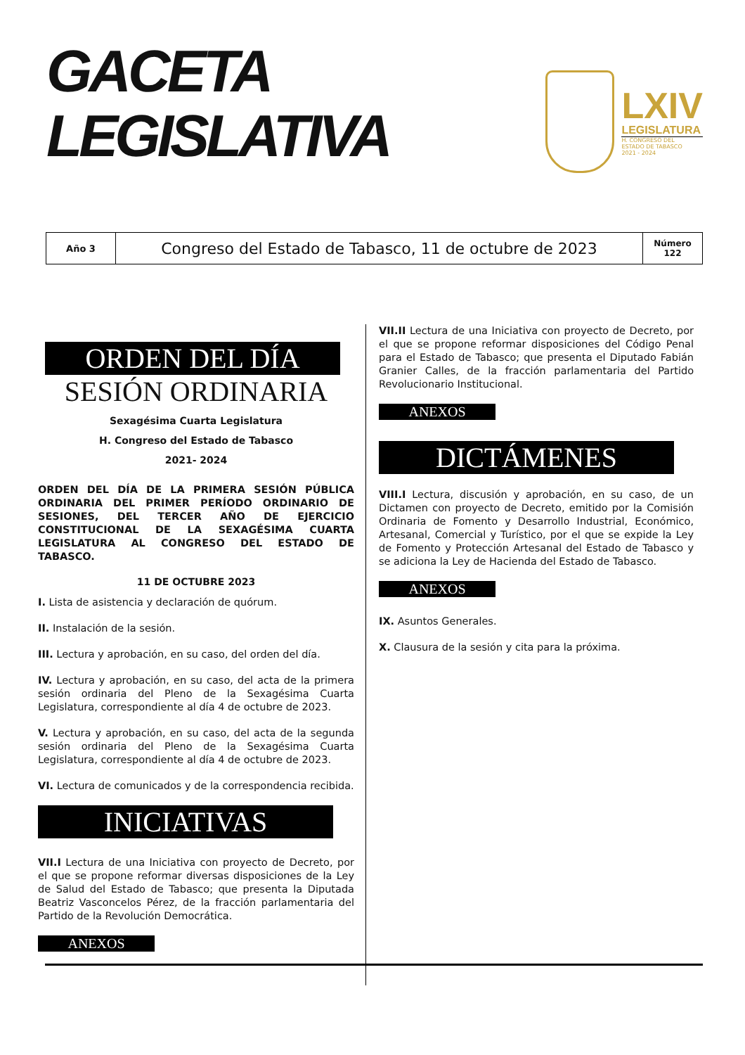GACETA
LEGISLATIVA
LXIV
LEGISLATURA
H. CONGRESO DEL
ESTADO DE TABASCO
2021 - 2024
| Año 3 | Congreso del Estado de Tabasco, 11 de octubre de 2023 | Número 122 |
ORDEN DEL DÍA
SESIÓN ORDINARIA
Sexagésima Cuarta Legislatura
H. Congreso del Estado de Tabasco
2021- 2024
ORDEN DEL DÍA DE LA PRIMERA SESIÓN PÚBLICA ORDINARIA DEL PRIMER PERÍODO ORDINARIO DE SESIONES, DEL TERCER AÑO DE EJERCICIO CONSTITUCIONAL DE LA SEXAGÉSIMA CUARTA LEGISLATURA AL CONGRESO DEL ESTADO DE TABASCO.
11 DE OCTUBRE 2023
I. Lista de asistencia y declaración de quórum.
II. Instalación de la sesión.
III. Lectura y aprobación, en su caso, del orden del día.
IV. Lectura y aprobación, en su caso, del acta de la primera sesión ordinaria del Pleno de la Sexagésima Cuarta Legislatura, correspondiente al día 4 de octubre de 2023.
V. Lectura y aprobación, en su caso, del acta de la segunda sesión ordinaria del Pleno de la Sexagésima Cuarta Legislatura, correspondiente al día 4 de octubre de 2023.
VI. Lectura de comunicados y de la correspondencia recibida.
INICIATIVAS
VII.I Lectura de una Iniciativa con proyecto de Decreto, por el que se propone reformar diversas disposiciones de la Ley de Salud del Estado de Tabasco; que presenta la Diputada Beatriz Vasconcelos Pérez, de la fracción parlamentaria del Partido de la Revolución Democrática.
ANEXOS
VII.II Lectura de una Iniciativa con proyecto de Decreto, por el que se propone reformar disposiciones del Código Penal para el Estado de Tabasco; que presenta el Diputado Fabián Granier Calles, de la fracción parlamentaria del Partido Revolucionario Institucional.
ANEXOS
DICTÁMENES
VIII.I Lectura, discusión y aprobación, en su caso, de un Dictamen con proyecto de Decreto, emitido por la Comisión Ordinaria de Fomento y Desarrollo Industrial, Económico, Artesanal, Comercial y Turístico, por el que se expide la Ley de Fomento y Protección Artesanal del Estado de Tabasco y se adiciona la Ley de Hacienda del Estado de Tabasco.
ANEXOS
IX. Asuntos Generales.
X. Clausura de la sesión y cita para la próxima.